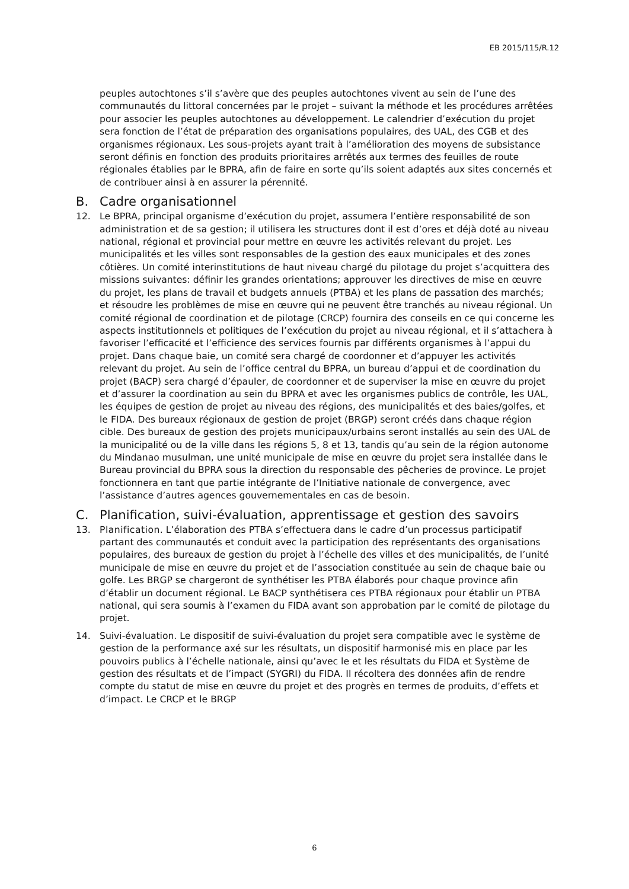EB 2015/115/R.12
peuples autochtones s’il s’avère que des peuples autochtones vivent au sein de l’une des communautés du littoral concernées par le projet – suivant la méthode et les procédures arrêtées pour associer les peuples autochtones au développement. Le calendrier d’exécution du projet sera fonction de l’état de préparation des organisations populaires, des UAL, des CGB et des organismes régionaux. Les sous-projets ayant trait à l’amélioration des moyens de subsistance seront définis en fonction des produits prioritaires arrêtés aux termes des feuilles de route régionales établies par le BPRA, afin de faire en sorte qu’ils soient adaptés aux sites concernés et de contribuer ainsi à en assurer la pérennité.
B. Cadre organisationnel
12. Le BPRA, principal organisme d’exécution du projet, assumera l’entière responsabilité de son administration et de sa gestion; il utilisera les structures dont il est d’ores et déjà doté au niveau national, régional et provincial pour mettre en œuvre les activités relevant du projet. Les municipalités et les villes sont responsables de la gestion des eaux municipales et des zones côtières. Un comité interinstitutions de haut niveau chargé du pilotage du projet s’acquittera des missions suivantes: définir les grandes orientations; approuver les directives de mise en œuvre du projet, les plans de travail et budgets annuels (PTBA) et les plans de passation des marchés; et résoudre les problèmes de mise en œuvre qui ne peuvent être tranchés au niveau régional. Un comité régional de coordination et de pilotage (CRCP) fournira des conseils en ce qui concerne les aspects institutionnels et politiques de l’exécution du projet au niveau régional, et il s’attachera à favoriser l’efficacité et l’efficience des services fournis par différents organismes à l’appui du projet. Dans chaque baie, un comité sera chargé de coordonner et d’appuyer les activités relevant du projet. Au sein de l’office central du BPRA, un bureau d’appui et de coordination du projet (BACP) sera chargé d’épauler, de coordonner et de superviser la mise en œuvre du projet et d’assurer la coordination au sein du BPRA et avec les organismes publics de contrôle, les UAL, les équipes de gestion de projet au niveau des régions, des municipalités et des baies/golfes, et le FIDA. Des bureaux régionaux de gestion de projet (BRGP) seront créés dans chaque région cible. Des bureaux de gestion des projets municipaux/urbains seront installés au sein des UAL de la municipalité ou de la ville dans les régions 5, 8 et 13, tandis qu’au sein de la région autonome du Mindanao musulman, une unité municipale de mise en œuvre du projet sera installée dans le Bureau provincial du BPRA sous la direction du responsable des pêcheries de province. Le projet fonctionnera en tant que partie intégrante de l’Initiative nationale de convergence, avec l’assistance d’autres agences gouvernementales en cas de besoin.
C. Planification, suivi-évaluation, apprentissage et gestion des savoirs
13. Planification. L’élaboration des PTBA s’effectuera dans le cadre d’un processus participatif partant des communautés et conduit avec la participation des représentants des organisations populaires, des bureaux de gestion du projet à l’échelle des villes et des municipalités, de l’unité municipale de mise en œuvre du projet et de l’association constituée au sein de chaque baie ou golfe. Les BRGP se chargeront de synthétiser les PTBA élaborés pour chaque province afin d’établir un document régional. Le BACP synthétisera ces PTBA régionaux pour établir un PTBA national, qui sera soumis à l’examen du FIDA avant son approbation par le comité de pilotage du projet.
14. Suivi-évaluation. Le dispositif de suivi-évaluation du projet sera compatible avec le système de gestion de la performance axé sur les résultats, un dispositif harmonisé mis en place par les pouvoirs publics à l’échelle nationale, ainsi qu’avec le et les résultats du FIDA et Système de gestion des résultats et de l’impact (SYGRI) du FIDA. Il récoltera des données afin de rendre compte du statut de mise en œuvre du projet et des progrès en termes de produits, d’effets et d’impact. Le CRCP et le BRGP
6